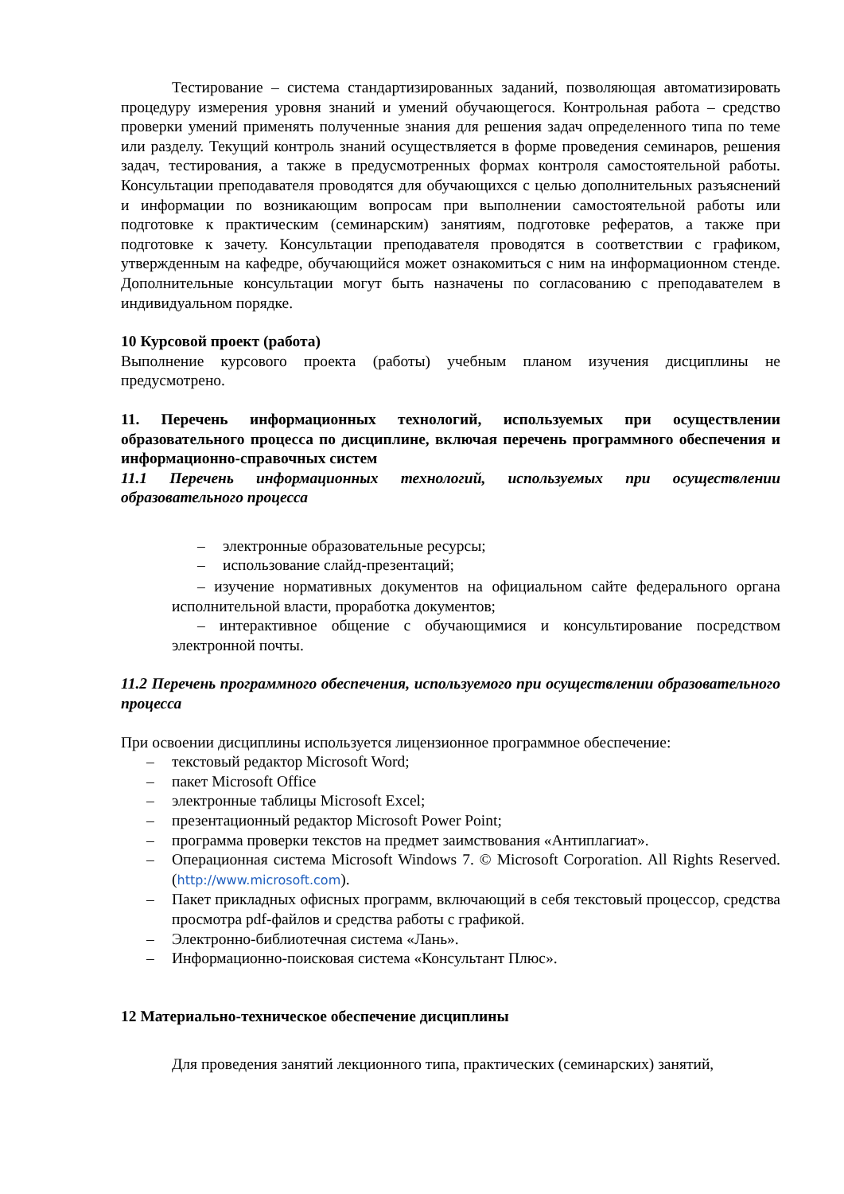Тестирование – система стандартизированных заданий, позволяющая автоматизировать процедуру измерения уровня знаний и умений обучающегося. Контрольная работа – средство проверки умений применять полученные знания для решения задач определенного типа по теме или разделу. Текущий контроль знаний осуществляется в форме проведения семинаров, решения задач, тестирования, а также в предусмотренных формах контроля самостоятельной работы. Консультации преподавателя проводятся для обучающихся с целью дополнительных разъяснений и информации по возникающим вопросам при выполнении самостоятельной работы или подготовке к практическим (семинарским) занятиям, подготовке рефератов, а также при подготовке к зачету. Консультации преподавателя проводятся в соответствии с графиком, утвержденным на кафедре, обучающийся может ознакомиться с ним на информационном стенде. Дополнительные консультации могут быть назначены по согласованию с преподавателем в индивидуальном порядке.
10 Курсовой проект (работа)
Выполнение курсового проекта (работы) учебным планом изучения дисциплины не предусмотрено.
11. Перечень информационных технологий, используемых при осуществлении образовательного процесса по дисциплине, включая перечень программного обеспечения и информационно-справочных систем
11.1 Перечень информационных технологий, используемых при осуществлении образовательного процесса
– электронные образовательные ресурсы;
– использование слайд-презентаций;
– изучение нормативных документов на официальном сайте федерального органа исполнительной власти, проработка документов;
– интерактивное общение с обучающимися и консультирование посредством электронной почты.
11.2 Перечень программного обеспечения, используемого при осуществлении образовательного процесса
При освоении дисциплины используется лицензионное программное обеспечение:
– текстовый редактор Microsoft Word;
– пакет Microsoft Office
– электронные таблицы Microsoft Excel;
– презентационный редактор Microsoft Power Point;
– программа проверки текстов на предмет заимствования «Антиплагиат».
– Операционная система Microsoft Windows 7. © Microsoft Corporation. All Rights Reserved. (http://www.microsoft.com).
– Пакет прикладных офисных программ, включающий в себя текстовый процессор, средства просмотра pdf-файлов и средства работы с графикой.
– Электронно-библиотечная система «Лань».
– Информационно-поисковая система «Консультант Плюс».
12 Материально-техническое обеспечение дисциплины
Для проведения занятий лекционного типа, практических (семинарских) занятий,